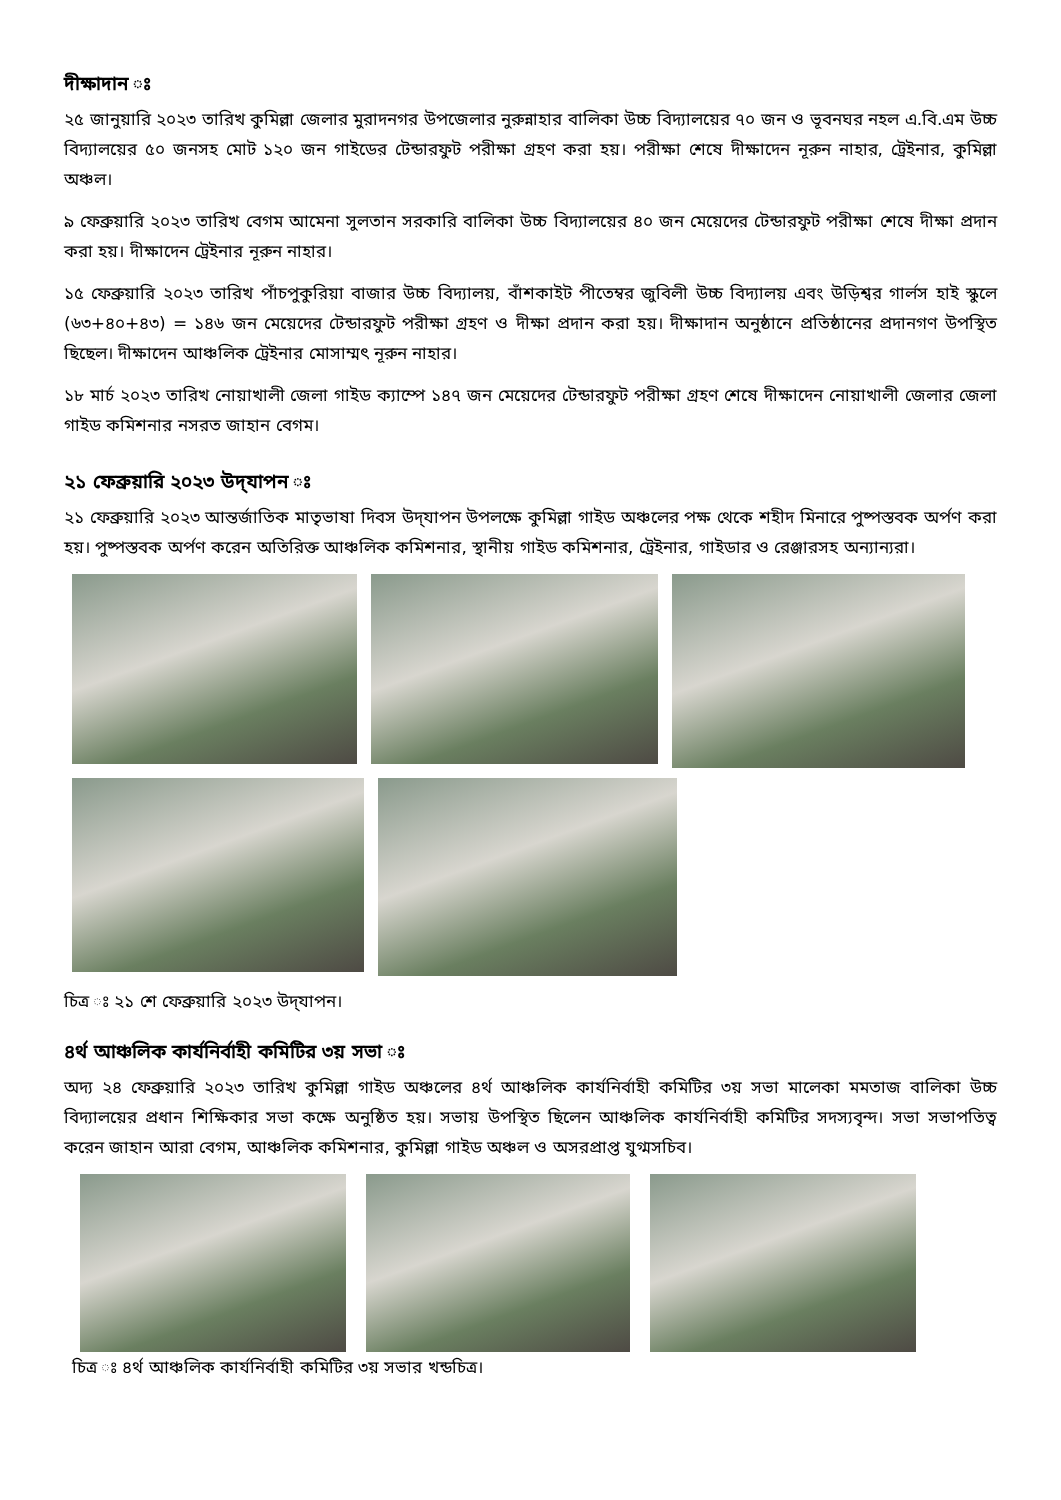দীক্ষাদান ঃ
২৫ জানুয়ারি ২০২৩ তারিখ কুমিল্লা জেলার মুরাদনগর উপজেলার নুরুন্নাহার বালিকা উচ্চ বিদ্যালয়ের ৭০ জন ও ভূবনঘর নহল এ.বি.এম উচ্চ বিদ্যালয়ের ৫০ জনসহ মোট ১২০ জন গাইডের টেন্ডারফুট পরীক্ষা গ্রহণ করা হয়। পরীক্ষা শেষে দীক্ষাদেন নূরুন নাহার, ট্রেইনার, কুমিল্লা অঞ্চল।
৯ ফেব্রুয়ারি ২০২৩ তারিখ বেগম আমেনা সুলতান সরকারি বালিকা উচ্চ বিদ্যালয়ের ৪০ জন মেয়েদের টেন্ডারফুট পরীক্ষা শেষে দীক্ষা প্রদান করা হয়। দীক্ষাদেন ট্রেইনার নূরুন নাহার।
১৫ ফেব্রুয়ারি ২০২৩ তারিখ পাঁচপুকুরিয়া বাজার উচ্চ বিদ্যালয়, বাঁশকাইট পীতেম্বর জুবিলী উচ্চ বিদ্যালয় এবং উড়িশ্বর গার্লস হাই স্কুলে (৬৩+৪০+৪৩) = ১৪৬ জন মেয়েদের টেন্ডারফুট পরীক্ষা গ্রহণ ও দীক্ষা প্রদান করা হয়। দীক্ষাদান অনুষ্ঠানে প্রতিষ্ঠানের প্রদানগণ উপস্থিত ছিছেল। দীক্ষাদেন আঞ্চলিক ট্রেইনার মোসাম্মৎ নূরুন নাহার।
১৮ মার্চ ২০২৩ তারিখ নোয়াখালী জেলা গাইড ক্যাম্পে ১৪৭ জন মেয়েদের টেন্ডারফুট পরীক্ষা গ্রহণ শেষে দীক্ষাদেন নোয়াখালী জেলার জেলা গাইড কমিশনার নসরত জাহান বেগম।
২১ ফেব্রুয়ারি ২০২৩ উদ্‌যাপন ঃ
২১ ফেব্রুয়ারি ২০২৩ আন্তর্জাতিক মাতৃভাষা দিবস উদ্‌যাপন উপলক্ষে কুমিল্লা গাইড অঞ্চলের পক্ষ থেকে শহীদ মিনারে পুষ্পস্তবক অর্পণ করা হয়। পুষ্পস্তবক অর্পণ করেন অতিরিক্ত আঞ্চলিক কমিশনার, স্থানীয় গাইড কমিশনার, ট্রেইনার, গাইডার ও রেঞ্জারসহ অন্যান্যরা।
চিত্র ঃ ২১ শে ফেব্রুয়ারি ২০২৩ উদ্‌যাপন।
৪র্থ আঞ্চলিক কার্যনির্বাহী কমিটির ৩য় সভা ঃ
অদ্য ২৪ ফেব্রুয়ারি ২০২৩ তারিখ কুমিল্লা গাইড অঞ্চলের ৪র্থ আঞ্চলিক কার্যনির্বাহী কমিটির ৩য় সভা মালেকা মমতাজ বালিকা উচ্চ বিদ্যালয়ের প্রধান শিক্ষিকার সভা কক্ষে অনুষ্ঠিত হয়। সভায় উপস্থিত ছিলেন আঞ্চলিক কার্যনির্বাহী কমিটির সদস্যবৃন্দ। সভা সভাপতিত্ব করেন জাহান আরা বেগম, আঞ্চলিক কমিশনার, কুমিল্লা গাইড অঞ্চল ও অসরপ্রাপ্ত যুগ্মসচিব।
চিত্র ঃ ৪র্থ আঞ্চলিক কার্যনির্বাহী কমিটির ৩য় সভার খন্ডচিত্র।